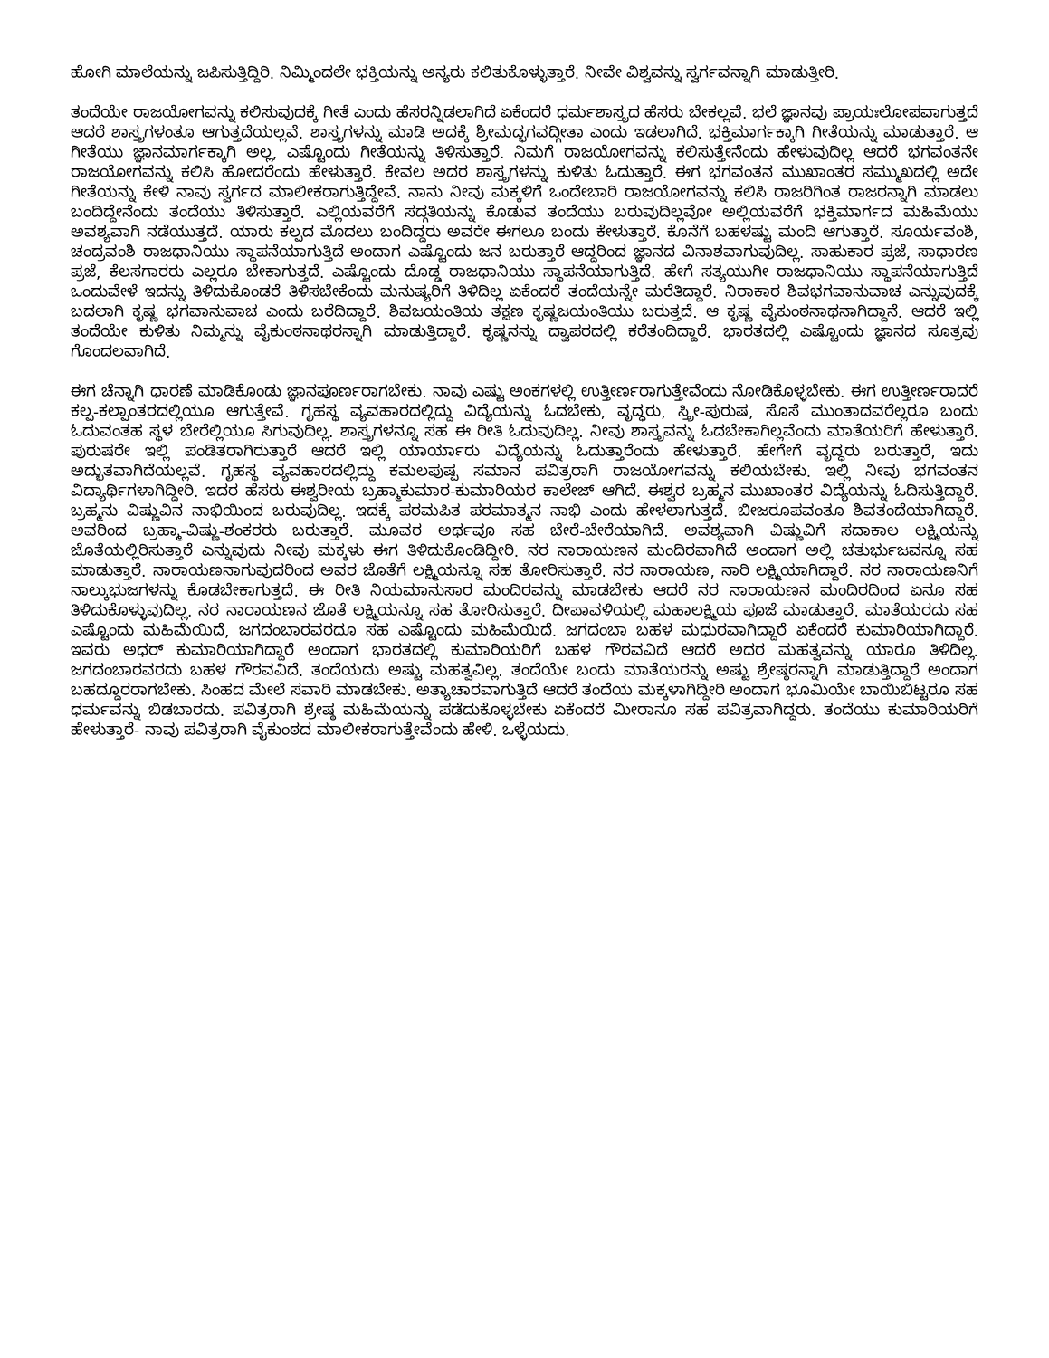ಹೋಗಿ ಮಾಲೆಯನ್ನು ಜಪಿಸುತ್ತಿದ್ದಿರಿ. ನಿಮ್ಮಿಂದಲೇ ಭಕ್ತಿಯನ್ನು ಅನ್ಯರು ಕಲಿತುಕೊಳ್ಳುತ್ತಾರೆ. ನೀವೇ ವಿಶ್ವವನ್ನು ಸ್ವರ್ಗವನ್ನಾಗಿ ಮಾಡುತ್ತೀರಿ.
ತಂದೆಯೇ ರಾಜಯೋಗವನ್ನು ಕಲಿಸುವುದಕ್ಕೆ ಗೀತೆ ಎಂದು ಹೆಸರನ್ನಿಡಲಾಗಿದೆ ಏಕೆಂದರೆ ಧರ್ಮಶಾಸ್ತ್ರದ ಹೆಸರು ಬೇಕಲ್ಲವೆ. ಭಲೆ ಜ್ಞಾನವು ಪ್ರಾಯಃಲೋಪವಾಗುತ್ತದೆ ಆದರೆ ಶಾಸ್ತ್ರಗಳಂತೂ ಆಗುತ್ತದೆಯಲ್ಲವೆ. ಶಾಸ್ತ್ರಗಳನ್ನು ಮಾಡಿ ಅದಕ್ಕೆ ಶ್ರೀಮದ್ಭಗವದ್ಗೀತಾ ಎಂದು ಇಡಲಾಗಿದೆ. ಭಕ್ತಿಮಾರ್ಗಕ್ಕಾಗಿ ಗೀತೆಯನ್ನು ಮಾಡುತ್ತಾರೆ. ಆ ಗೀತೆಯು ಜ್ಞಾನಮಾರ್ಗಕ್ಕಾಗಿ ಅಲ್ಲ, ಎಷ್ಟೊಂದು ಗೀತೆಯನ್ನು ತಿಳಿಸುತ್ತಾರೆ. ನಿಮಗೆ ರಾಜಯೋಗವನ್ನು ಕಲಿಸುತ್ತೇನೆಂದು ಹೇಳುವುದಿಲ್ಲ ಆದರೆ ಭಗವಂತನೇ ರಾಜಯೋಗವನ್ನು ಕಲಿಸಿ ಹೋದರೆಂದು ಹೇಳುತ್ತಾರೆ. ಕೇವಲ ಅದರ ಶಾಸ್ತ್ರಗಳನ್ನು ಕುಳಿತು ಓದುತ್ತಾರೆ. ಈಗ ಭಗವಂತನ ಮುಖಾಂತರ ಸಮ್ಮುಖದಲ್ಲಿ ಅದೇ ಗೀತೆಯನ್ನು ಕೇಳಿ ನಾವು ಸ್ವರ್ಗದ ಮಾಲೀಕರಾಗುತ್ತಿದ್ದೇವೆ. ನಾನು ನೀವು ಮಕ್ಕಳಿಗೆ ಒಂದೇಬಾರಿ ರಾಜಯೋಗವನ್ನು ಕಲಿಸಿ ರಾಜರಿಗಿಂತ ರಾಜರನ್ನಾಗಿ ಮಾಡಲು ಬಂದಿದ್ದೇನೆಂದು ತಂದೆಯು ತಿಳಿಸುತ್ತಾರೆ. ಎಲ್ಲಿಯವರೆಗೆ ಸದ್ಗತಿಯನ್ನು ಕೊಡುವ ತಂದೆಯು ಬರುವುದಿಲ್ಲವೋ ಅಲ್ಲಿಯವರೆಗೆ ಭಕ್ತಿಮಾರ್ಗದ ಮಹಿಮೆಯು ಅವಶ್ಯವಾಗಿ ನಡೆಯುತ್ತದೆ. ಯಾರು ಕಲ್ಪದ ಮೊದಲು ಬಂದಿದ್ದರು ಅವರೇ ಈಗಲೂ ಬಂದು ಕೇಳುತ್ತಾರೆ. ಕೊನೆಗೆ ಬಹಳಷ್ಟು ಮಂದಿ ಆಗುತ್ತಾರೆ. ಸೂರ್ಯವಂಶಿ, ಚಂದ್ರವಂಶಿ ರಾಜಧಾನಿಯು ಸ್ಥಾಪನೆಯಾಗುತ್ತಿದೆ ಅಂದಾಗ ಎಷ್ಟೊಂದು ಜನ ಬರುತ್ತಾರೆ ಆದ್ದರಿಂದ ಜ್ಞಾನದ ವಿನಾಶವಾಗುವುದಿಲ್ಲ. ಸಾಹುಕಾರ ಪ್ರಜೆ, ಸಾಧಾರಣ ಪ್ರಜೆ, ಕೆಲಸಗಾರರು ಎಲ್ಲರೂ ಬೇಕಾಗುತ್ತದೆ. ಎಷ್ಟೊಂದು ದೊಡ್ಡ ರಾಜಧಾನಿಯು ಸ್ಥಾಪನೆಯಾಗುತ್ತಿದೆ. ಹೇಗೆ ಸತ್ಯಯುಗೀ ರಾಜಧಾನಿಯು ಸ್ಥಾಪನೆಯಾಗುತ್ತಿದೆ ಒಂದುವೇಳೆ ಇದನ್ನು ತಿಳಿದುಕೊಂಡರೆ ತಿಳಿಸಬೇಕೆಂದು ಮನುಷ್ಯರಿಗೆ ತಿಳಿದಿಲ್ಲ ಏಕೆಂದರೆ ತಂದೆಯನ್ನೇ ಮರೆತಿದ್ದಾರೆ. ನಿರಾಕಾರ ಶಿವಭಗವಾನುವಾಚ ಎನ್ನುವುದಕ್ಕೆ ಬದಲಾಗಿ ಕೃಷ್ಣ ಭಗವಾನುವಾಚ ಎಂದು ಬರೆದಿದ್ದಾರೆ. ಶಿವಜಯಂತಿಯ ತಕ್ಷಣ ಕೃಷ್ಣಜಯಂತಿಯು ಬರುತ್ತದೆ. ಆ ಕೃಷ್ಣ ವೈಕುಂಠನಾಥನಾಗಿದ್ದಾನೆ. ಆದರೆ ಇಲ್ಲಿ ತಂದೆಯೇ ಕುಳಿತು ನಿಮ್ಮನ್ನು ವೈಕುಂಠನಾಥರನ್ನಾಗಿ ಮಾಡುತ್ತಿದ್ದಾರೆ. ಕೃಷ್ಣನನ್ನು ದ್ವಾಪರದಲ್ಲಿ ಕರೆತಂದಿದ್ದಾರೆ. ಭಾರತದಲ್ಲಿ ಎಷ್ಟೊಂದು ಜ್ಞಾನದ ಸೂತ್ರವು ಗೊಂದಲವಾಗಿದೆ.
ಈಗ ಚೆನ್ನಾಗಿ ಧಾರಣೆ ಮಾಡಿಕೊಂಡು ಜ್ಞಾನಪೂರ್ಣರಾಗಬೇಕು. ನಾವು ಎಷ್ಟು ಅಂಕಗಳಲ್ಲಿ ಉತ್ತೀರ್ಣರಾಗುತ್ತೇವೆಂದು ನೋಡಿಕೊಳ್ಳಬೇಕು. ಈಗ ಉತ್ತೀರ್ಣರಾದರೆ ಕಲ್ಪ-ಕಲ್ಪಾಂತರದಲ್ಲಿಯೂ ಆಗುತ್ತೇವೆ. ಗೃಹಸ್ಥ ವ್ಯವಹಾರದಲ್ಲಿದ್ದು ವಿದ್ಯೆಯನ್ನು ಓದಬೇಕು, ವೃದ್ಧರು, ಸ್ತ್ರೀ-ಪುರುಷ, ಸೊಸೆ ಮುಂತಾದವರೆಲ್ಲರೂ ಬಂದು ಓದುವಂತಹ ಸ್ಥಳ ಬೇರೆಲ್ಲಿಯೂ ಸಿಗುವುದಿಲ್ಲ. ಶಾಸ್ತ್ರಗಳನ್ನೂ ಸಹ ಈ ರೀತಿ ಓದುವುದಿಲ್ಲ. ನೀವು ಶಾಸ್ತ್ರವನ್ನು ಓದಬೇಕಾಗಿಲ್ಲವೆಂದು ಮಾತೆಯರಿಗೆ ಹೇಳುತ್ತಾರೆ. ಪುರುಷರೇ ಇಲ್ಲಿ ಪಂಡಿತರಾಗಿರುತ್ತಾರೆ ಆದರೆ ಇಲ್ಲಿ ಯಾರ್ಯಾರು ವಿದ್ಯೆಯನ್ನು ಓದುತ್ತಾರೆಂದು ಹೇಳುತ್ತಾರೆ. ಹೇಗೇಗೆ ವೃದ್ಧರು ಬರುತ್ತಾರೆ, ಇದು ಅದ್ಭುತವಾಗಿದೆಯಲ್ಲವೆ. ಗೃಹಸ್ಥ ವ್ಯವಹಾರದಲ್ಲಿದ್ದು ಕಮಲಪುಷ್ಪ ಸಮಾನ ಪವಿತ್ರರಾಗಿ ರಾಜಯೋಗವನ್ನು ಕಲಿಯಬೇಕು. ಇಲ್ಲಿ ನೀವು ಭಗವಂತನ ವಿದ್ಯಾರ್ಥಿಗಳಾಗಿದ್ದೀರಿ. ಇದರ ಹೆಸರು ಈಶ್ವರೀಯ ಬ್ರಹ್ಮಾಕುಮಾರ-ಕುಮಾರಿಯರ ಕಾಲೇಜ್ ಆಗಿದೆ. ಈಶ್ವರ ಬ್ರಹ್ಮನ ಮುಖಾಂತರ ವಿದ್ಯೆಯನ್ನು ಓದಿಸುತ್ತಿದ್ದಾರೆ. ಬ್ರಹ್ಮನು ವಿಷ್ಣುವಿನ ನಾಭಿಯಿಂದ ಬರುವುದಿಲ್ಲ. ಇದಕ್ಕೆ ಪರಮಪಿತ ಪರಮಾತ್ಮನ ನಾಭಿ ಎಂದು ಹೇಳಲಾಗುತ್ತದೆ. ಬೀಜರೂಪವಂತೂ ಶಿವತಂದೆಯಾಗಿದ್ದಾರೆ. ಅವರಿಂದ ಬ್ರಹ್ಮಾ-ವಿಷ್ಣು-ಶಂಕರರು ಬರುತ್ತಾರೆ. ಮೂವರ ಅರ್ಥವೂ ಸಹ ಬೇರೆ-ಬೇರೆಯಾಗಿದೆ. ಅವಶ್ಯವಾಗಿ ವಿಷ್ಣುವಿಗೆ ಸದಾಕಾಲ ಲಕ್ಷ್ಮಿಯನ್ನು ಜೊತೆಯಲ್ಲಿರಿಸುತ್ತಾರೆ ಎನ್ನುವುದು ನೀವು ಮಕ್ಕಳು ಈಗ ತಿಳಿದುಕೊಂಡಿದ್ದೀರಿ. ನರ ನಾರಾಯಣನ ಮಂದಿರವಾಗಿದೆ ಅಂದಾಗ ಅಲ್ಲಿ ಚತುರ್ಭುಜವನ್ನೂ ಸಹ ಮಾಡುತ್ತಾರೆ. ನಾರಾಯಣನಾಗುವುದರಿಂದ ಅವರ ಜೊತೆಗೆ ಲಕ್ಷ್ಮಿಯನ್ನೂ ಸಹ ತೋರಿಸುತ್ತಾರೆ. ನರ ನಾರಾಯಣ, ನಾರಿ ಲಕ್ಷ್ಮಿಯಾಗಿದ್ದಾರೆ. ನರ ನಾರಾಯಣನಿಗೆ ನಾಲ್ಕುಭುಜಗಳನ್ನು ಕೊಡಬೇಕಾಗುತ್ತದೆ. ಈ ರೀತಿ ನಿಯಮಾನುಸಾರ ಮಂದಿರವನ್ನು ಮಾಡಬೇಕು ಆದರೆ ನರ ನಾರಾಯಣನ ಮಂದಿರದಿಂದ ಏನೂ ಸಹ ತಿಳಿದುಕೊಳ್ಳುವುದಿಲ್ಲ. ನರ ನಾರಾಯಣನ ಜೊತೆ ಲಕ್ಷ್ಮಿಯನ್ನೂ ಸಹ ತೋರಿಸುತ್ತಾರೆ. ದೀಪಾವಳಿಯಲ್ಲಿ ಮಹಾಲಕ್ಷ್ಮಿಯ ಪೂಜೆ ಮಾಡುತ್ತಾರೆ. ಮಾತೆಯರದು ಸಹ ಎಷ್ಟೊಂದು ಮಹಿಮೆಯಿದೆ, ಜಗದಂಬಾರವರದೂ ಸಹ ಎಷ್ಟೊಂದು ಮಹಿಮೆಯಿದೆ. ಜಗದಂಬಾ ಬಹಳ ಮಧುರವಾಗಿದ್ದಾರೆ ಏಕೆಂದರೆ ಕುಮಾರಿಯಾಗಿದ್ದಾರೆ. ಇವರು ಅಧರ್ ಕುಮಾರಿಯಾಗಿದ್ದಾರೆ ಅಂದಾಗ ಭಾರತದಲ್ಲಿ ಕುಮಾರಿಯರಿಗೆ ಬಹಳ ಗೌರವವಿದೆ ಆದರೆ ಅದರ ಮಹತ್ವವನ್ನು ಯಾರೂ ತಿಳಿದಿಲ್ಲ. ಜಗದಂಬಾರವರದು ಬಹಳ ಗೌರವವಿದೆ. ತಂದೆಯದು ಅಷ್ಟು ಮಹತ್ವವಿಲ್ಲ. ತಂದೆಯೇ ಬಂದು ಮಾತೆಯರನ್ನು ಅಷ್ಟು ಶ್ರೇಷ್ಠರನ್ನಾಗಿ ಮಾಡುತ್ತಿದ್ದಾರೆ ಅಂದಾಗ ಬಹದ್ದೂರರಾಗಬೇಕು. ಸಿಂಹದ ಮೇಲೆ ಸವಾರಿ ಮಾಡಬೇಕು. ಅತ್ಯಾಚಾರವಾಗುತ್ತಿದೆ ಆದರೆ ತಂದೆಯ ಮಕ್ಕಳಾಗಿದ್ದೀರಿ ಅಂದಾಗ ಭೂಮಿಯೇ ಬಾಯಿಬಿಟ್ಟರೂ ಸಹ ಧರ್ಮವನ್ನು ಬಿಡಬಾರದು. ಪವಿತ್ರರಾಗಿ ಶ್ರೇಷ್ಠ ಮಹಿಮೆಯನ್ನು ಪಡೆದುಕೊಳ್ಳಬೇಕು ಏಕೆಂದರೆ ಮೀರಾನೂ ಸಹ ಪವಿತ್ರವಾಗಿದ್ದರು. ತಂದೆಯು ಕುಮಾರಿಯರಿಗೆ ಹೇಳುತ್ತಾರೆ- ನಾವು ಪವಿತ್ರರಾಗಿ ವೈಕುಂಠದ ಮಾಲೀಕರಾಗುತ್ತೇವೆಂದು ಹೇಳಿ. ಒಳ್ಳೆಯದು.